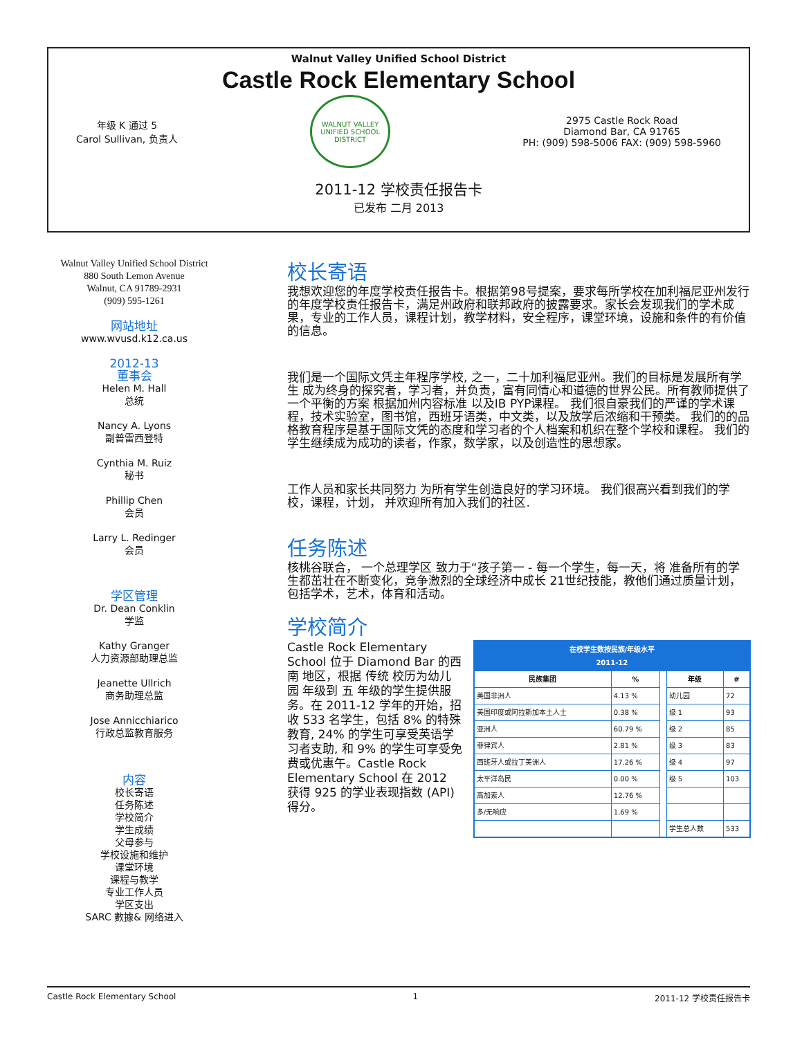Walnut Valley Unified School District
Castle Rock Elementary School
年级 K 通过 5
Carol Sullivan, 负责人
WALNUT VALLEY
UNIFIED SCHOOL DISTRICT
2975 Castle Rock Road
Diamond Bar, CA 91765
PH: (909) 598-5006 FAX: (909) 598-5960
2011-12 学校责任报告卡
已发布 二月 2013
Walnut Valley Unified School District
880 South Lemon Avenue
Walnut, CA 91789-2931
(909) 595-1261
网站地址
www.wvusd.k12.ca.us
2012-13
董事会
Helen M. Hall
总统
Nancy A. Lyons
副普雷西登特
Cynthia M. Ruiz
秘书
Phillip Chen
会员
Larry L. Redinger
会员
学区管理
Dr. Dean Conklin
学监
Kathy Granger
人力资源部助理总监
Jeanette Ullrich
商务助理总监
Jose Annicchiarico
行政总监教育服务
内容
校长寄语
任务陈述
学校简介
学生成绩
父母参与
学校设施和维护
课堂环境
课程与教学
专业工作人员
学区支出
SARC 數據& 网络进入
校长寄语
我想欢迎您的年度学校责任报告卡。根据第98号提案，要求每所学校在加利福尼亚州发行的年度学校责任报告卡，满足州政府和联邦政府的披露要求。家长会发现我们的学术成果，专业的工作人员，课程计划，教学材料，安全程序，课堂环境，设施和条件的有价值的信息。
我们是一个国际文凭主年程序学校, 之一，二十加利福尼亚州。我们的目标是发展所有学生 成为终身的探究者，学习者，并负责，富有同情心和道德的世界公民。所有教师提供了一个平衡的方案 根据加州内容标准 以及IB PYP课程。 我们很自豪我们的严谨的学术课程，技术实验室，图书馆，西班牙语类，中文类，以及放学后浓缩和干预类。 我们的的品格教育程序是基于国际文凭的态度和学习者的个人档案和机织在整个学校和课程。 我们的学生继续成为成功的读者，作家，数学家，以及创造性的思想家。
工作人员和家长共同努力 为所有学生创造良好的学习环境。 我们很高兴看到我们的学校，课程，计划， 并欢迎所有加入我们的社区.
任务陈述
核桃谷联合， 一个总理学区 致力于“孩子第一 - 每一个学生，每一天，将 准备所有的学生都茁壮在不断变化，竞争激烈的全球经济中成长 21世纪技能，教他们通过质量计划，包括学术，艺术，体育和活动。
学校简介
Castle Rock Elementary School 位于 Diamond Bar 的西南 地区，根据 传统 校历为幼儿园 年级到 五 年级的学生提供服务。在 2011-12 学年的开始，招收 533 名学生，包括 8% 的特殊教育, 24% 的学生可享受英语学习者支助, 和 9% 的学生可享受免费或优惠午。Castle Rock Elementary School 在 2012 获得 925 的学业表现指数 (API) 得分。
| 在校学生数按民族/年级水平 2011-12 | | | | |
| 民族集团 | % | | 年级 | # |
| 美国非洲人 | 4.13 % | | 幼儿园 | 72 |
| 美国印度或阿拉斯加本土人士 | 0.38 % | | 级 1 | 93 |
| 亚洲人 | 60.79 % | | 级 2 | 85 |
| 菲律宾人 | 2.81 % | | 级 3 | 83 |
| 西班牙人或拉丁美洲人 | 17.26 % | | 级 4 | 97 |
| 太平洋岛民 | 0.00 % | | 级 5 | 103 |
| 高加索人 | 12.76 % | | | |
| 多/无响应 | 1.69 % | | | |
| | | | 学生总人数 | 533 |
Castle Rock Elementary School 1 2011-12 学校责任报告卡